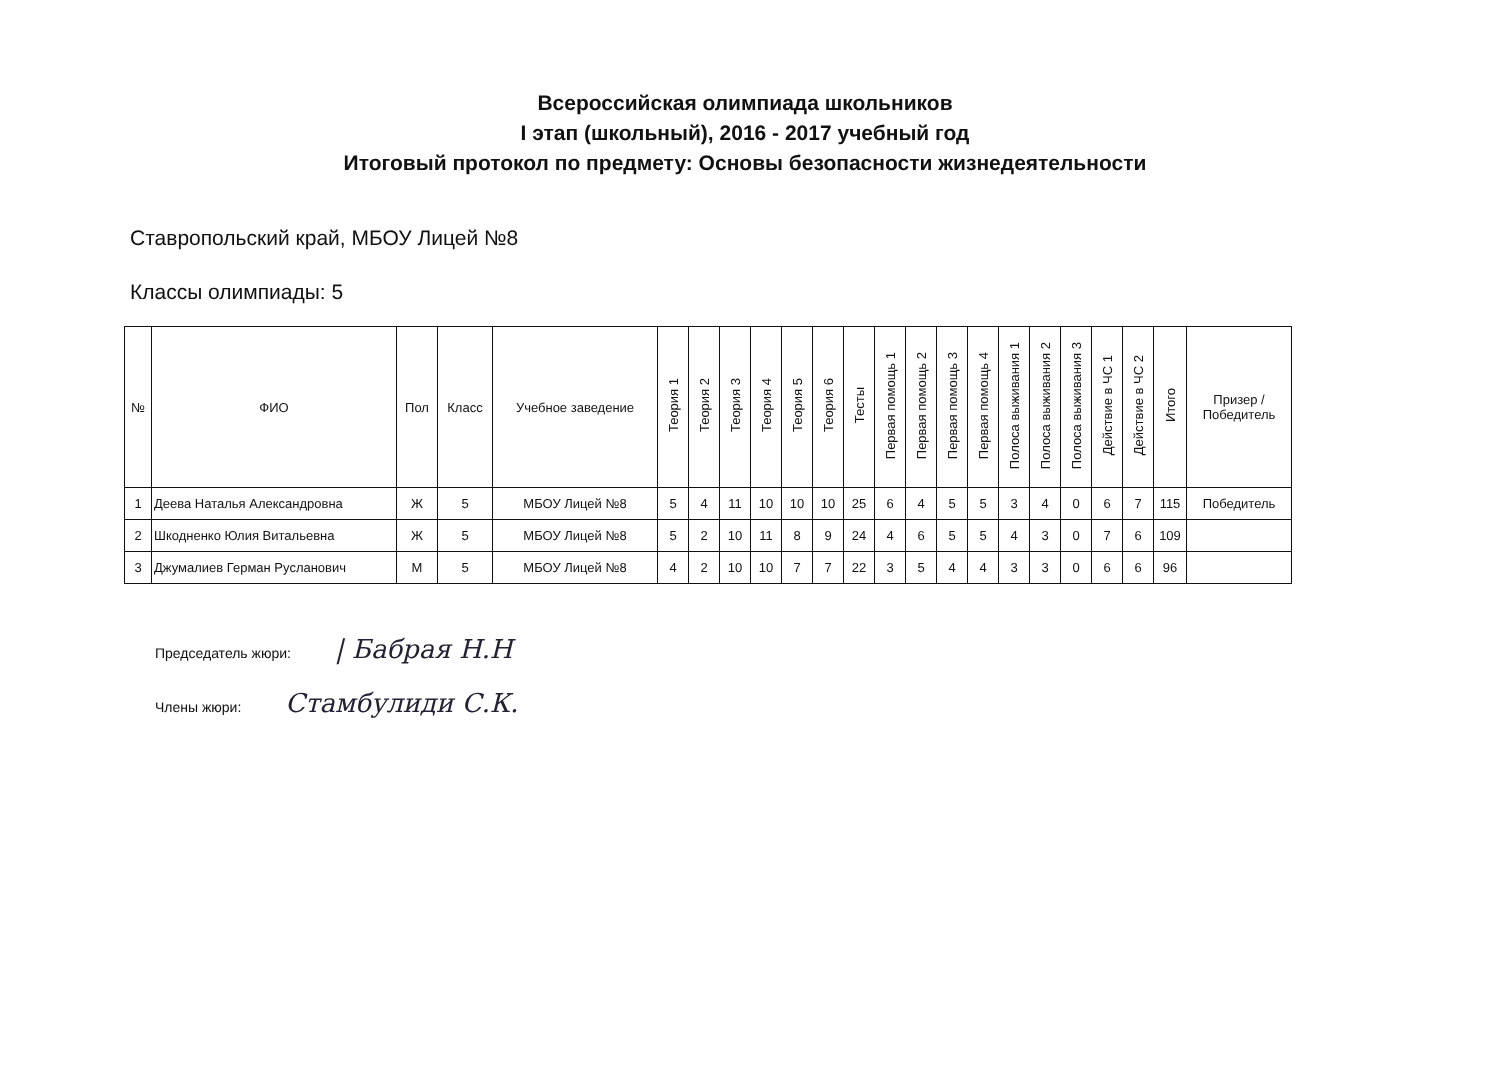Всероссийская олимпиада школьников
I этап (школьный), 2016 - 2017 учебный год
Итоговый протокол по предмету: Основы безопасности жизнедеятельности
Ставропольский край, МБОУ Лицей №8
Классы олимпиады: 5
| № | ФИО | Пол | Класс | Учебное заведение | Теория 1 | Теория 2 | Теория 3 | Теория 4 | Теория 5 | Теория 6 | Тесты | Первая помощь 1 | Первая помощь 2 | Первая помощь 3 | Первая помощь 4 | Полоса выживания 1 | Полоса выживания 2 | Полоса выживания 3 | Действие в ЧС 1 | Действие в ЧС 2 | Итого | Призер / Победитель |
| --- | --- | --- | --- | --- | --- | --- | --- | --- | --- | --- | --- | --- | --- | --- | --- | --- | --- | --- | --- | --- | --- | --- |
| 1 | Деева Наталья Александровна | Ж | 5 | МБОУ Лицей №8 | 5 | 4 | 11 | 10 | 10 | 10 | 25 | 6 | 4 | 5 | 5 | 3 | 4 | 0 | 6 | 7 | 115 | Победитель |
| 2 | Шкодненко Юлия Витальевна | Ж | 5 | МБОУ Лицей №8 | 5 | 2 | 10 | 11 | 8 | 9 | 24 | 4 | 6 | 5 | 5 | 4 | 3 | 0 | 7 | 6 | 109 | |
| 3 | Джумалиев Герман Русланович | М | 5 | МБОУ Лицей №8 | 4 | 2 | 10 | 10 | 7 | 7 | 22 | 3 | 5 | 4 | 4 | 3 | 3 | 0 | 6 | 6 | 96 | |
Председатель жюри: | Бабрая Н.Н
Члены жюри: Стамбулиди С.К.